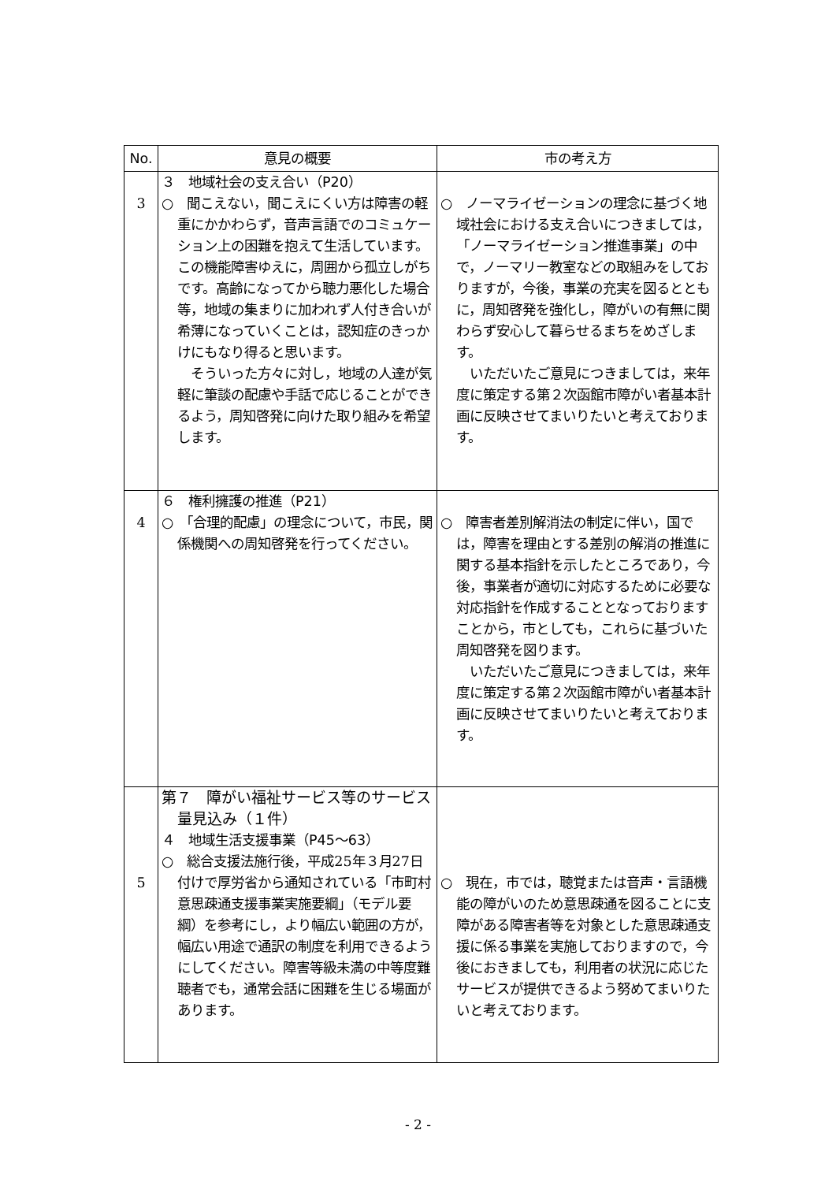| No. | 意見の概要 | 市の考え方 |
| --- | --- | --- |
| 3 | ３ 地域社会の支え合い（P20） ○ 聞こえない，聞こえにくい方は障害の軽重にかかわらず，音声言語でのコミュケーション上の困難を抱えて生活しています。この機能障害ゆえに，周囲から孤立しがちです。高齢になってから聴力悪化した場合等，地域の集まりに加われず人付き合いが希薄になっていくことは，認知症のきっかけにもなり得ると思います。 そういった方々に対し，地域の人達が気軽に筆談の配慮や手話で応じることができるよう，周知啓発に向けた取り組みを希望します。 | ○ ノーマライゼーションの理念に基づく地域社会における支え合いにつきましては，「ノーマライゼーション推進事業」の中で，ノーマリー教室などの取組みをしておりますが，今後，事業の充実を図るとともに，周知啓発を強化し，障がいの有無に関わらず安心して暮らせるまちをめざします。 いただいたご意見につきましては，来年度に策定する第２次函館市障がい者基本計画に反映させてまいりたいと考えております。 |
| 4 | ６ 権利擁護の推進（P21） ○ 「合理的配慮」の理念について，市民，関係機関への周知啓発を行ってください。 | ○ 障害者差別解消法の制定に伴い，国では，障害を理由とする差別の解消の推進に関する基本指針を示したところであり，今後，事業者が適切に対応するために必要な対応指針を作成することとなっておりますことから，市としても，これらに基づいた周知啓発を図ります。 いただいたご意見につきましては，来年度に策定する第２次函館市障がい者基本計画に反映させてまいりたいと考えております。 |
| 5 | 第７ 障がい福祉サービス等のサービス量見込み（１件） ４ 地域生活支援事業（P45～63） ○ 総合支援法施行後，平成25年３月27日付けで厚労省から通知されている「市町村意思疎通支援事業実施要綱」（モデル要綱）を参考にし，より幅広い範囲の方が，幅広い用途で通訳の制度を利用できるようにしてください。障害等級未満の中等度難聴者でも，通常会話に困難を生じる場面があります。 | ○ 現在，市では，聴覚または音声・言語機能の障がいのため意思疎通を図ることに支障がある障害者等を対象とした意思疎通支援に係る事業を実施しておりますので，今後におきましても，利用者の状況に応じたサービスが提供できるよう努めてまいりたいと考えております。 |
- 2 -